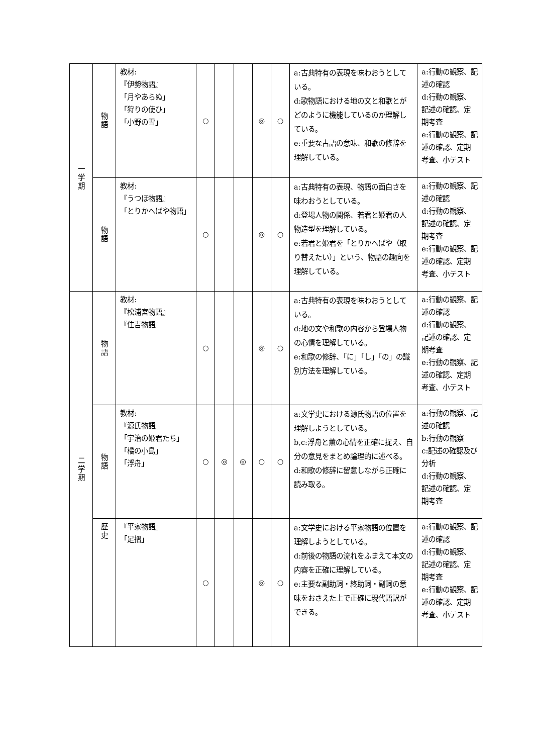| 一 学 期 | 物 語 | 教材: 『伊勢物語』 「月やあらぬ」 「狩りの使ひ」 「小野の雪」 | ○ | | | ◎ | ○ | a:古典特有の表現を味わおうとしている。 d:歌物語における地の文と和歌とがどのように機能しているのか理解している。 e:重要な古語の意味、和歌の修辞を理解している。 | a:行動の観察、記述の確認 d:行動の観察、記述の確認、定期考査 e:行動の観察、記述の確認、定期考査、小テスト |
| | 物 語 | 教材: 『うつほ物語』 「とりかへばや物語」 | ○ | | | ◎ | ○ | a:古典特有の表現、物語の面白さを味わおうとしている。 d:登場人物の関係、若君と姫君の人物造型を理解している。 e:若君と姫君を「とりかへばや（取り替えたい）」という、物語の趣向を理解している。 | a:行動の観察、記述の確認 d:行動の観察、記述の確認、定期考査 e:行動の観察、記述の確認、定期考査、小テスト |
| 二 学 期 | 物 語 | 教材: 『松浦宮物語』 『住吉物語』 | ○ | | | ◎ | ○ | a:古典特有の表現を味わおうとしている。 d:地の文や和歌の内容から登場人物の心情を理解している。 e:和歌の修辞、「に」「し」「の」の識別方法を理解している。 | a:行動の観察、記述の確認 d:行動の観察、記述の確認、定期考査 e:行動の観察、記述の確認、定期考査、小テスト |
| | 物 語 | 教材: 『源氏物語』 「宇治の姫君たち」 「橘の小島」 「浮舟」 | ○ | ◎ | ◎ | ○ | ○ | a:文学史における源氏物語の位置を理解しようとしている。 b,c:浮舟と薫の心情を正確に捉え、自分の意見をまとめ論理的に述べる。 d:和歌の修辞に留意しながら正確に読み取る。 | a:行動の観察、記述の確認 b:行動の観察 c:記述の確認及び分析 d:行動の観察、記述の確認、定期考査 |
| | 歴 史 | 『平家物語』 「足摺」 | ○ | | | ◎ | ○ | a:文学史における平家物語の位置を理解しようとしている。 d:前後の物語の流れをふまえて本文の内容を正確に理解している。 e:主要な副助詞・終助詞・副詞の意味をおさえた上で正確に現代語訳ができる。 | a:行動の観察、記述の確認 d:行動の観察、記述の確認、定期考査 e:行動の観察、記述の確認、定期考査、小テスト |